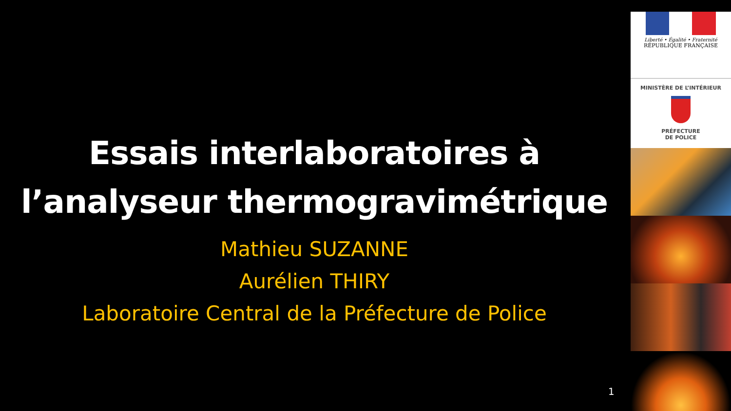Essais interlaboratoires à
l’analyseur thermogravimétrique
Mathieu SUZANNE
Aurélien THIRY
Laboratoire Central de la Préfecture de Police
Liberté • Égalité • Fraternité
RÉPUBLIQUE FRANÇAISE
MINISTÈRE DE L’INTÉRIEUR
PRÉFECTURE
DE POLICE
1